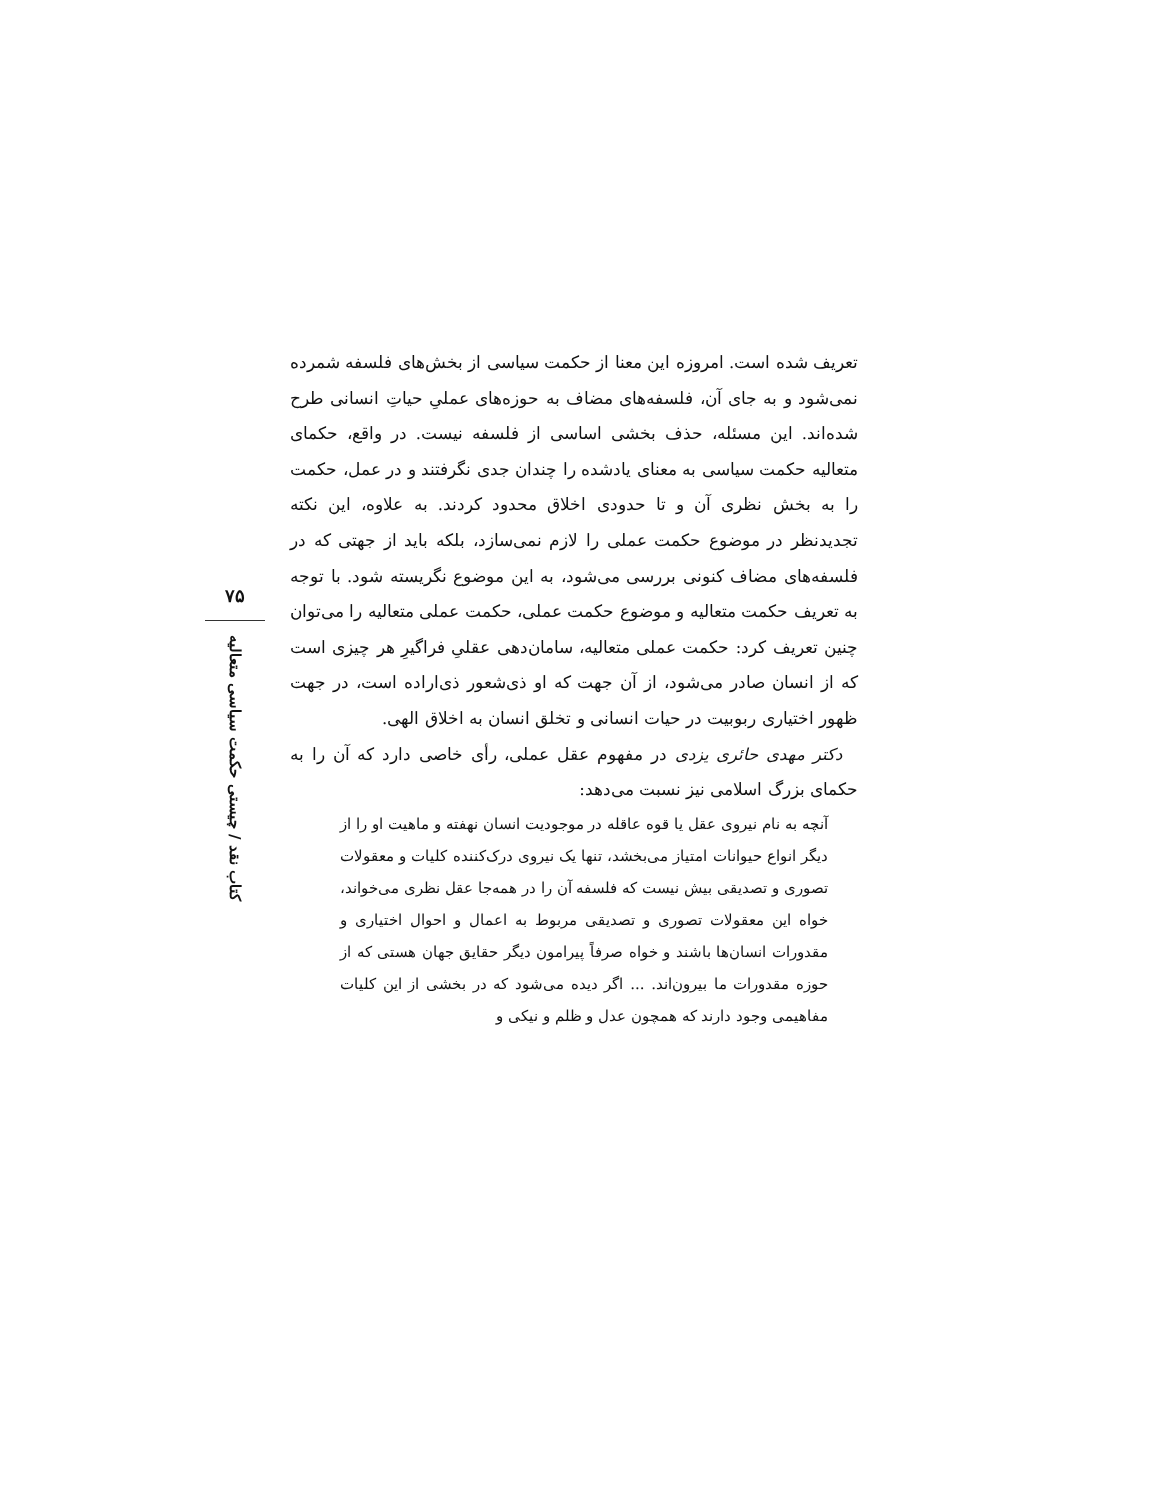۷۵
کتاب نقد / چیستی حکمت سیاسی متعالیه
تعریف شده است. امروزه این معنا از حکمت سیاسی از بخش‌های فلسفه شمرده نمی‌شود و به جای آن، فلسفه‌های مضاف به حوزه‌های عملیِ حیاتِ انسانی طرح شده‌اند. این مسئله، حذف بخشی اساسی از فلسفه نیست. در واقع، حکمای متعالیه حکمت سیاسی به معنای یادشده را چندان جدی نگرفتند و در عمل، حکمت را به بخش نظری آن و تا حدودی اخلاق محدود کردند. به علاوه، این نکته تجدیدنظر در موضوع حکمت عملی را لازم نمی‌سازد، بلکه باید از جهتی که در فلسفه‌های مضاف کنونی بررسی می‌شود، به این موضوع نگریسته شود. با توجه به تعریف حکمت متعالیه و موضوع حکمت عملی، حکمت عملی متعالیه را می‌توان چنین تعریف کرد: حکمت عملی متعالیه، سامان‌دهی عقلیِ فراگیرِ هر چیزی است که از انسان صادر می‌شود، از آن جهت که او ذی‌شعور ذی‌اراده است، در جهت ظهور اختیاری ربوبیت در حیات انسانی و تخلق انسان به اخلاق الهی.
دکتر مهدی حائری یزدی در مفهوم عقل عملی، رأی خاصی دارد که آن را به حکمای بزرگ اسلامی نیز نسبت می‌دهد:
آنچه به نام نیروی عقل یا قوه عاقله در موجودیت انسان نهفته و ماهیت او را از دیگر انواع حیوانات امتیاز می‌بخشد، تنها یک نیروی درک‌کننده کلیات و معقولات تصوری و تصدیقی بیش نیست که فلسفه آن را در همه‌جا عقل نظری می‌خواند، خواه این معقولات تصوری و تصدیقی مربوط به اعمال و احوال اختیاری و مقدورات انسان‌ها باشند و خواه صرفاً پیرامون دیگر حقایق جهان هستی که از حوزه مقدورات ما بیرون‌اند. ... اگر دیده می‌شود که در بخشی از این کلیات مفاهیمی وجود دارند که همچون عدل و ظلم و نیکی و